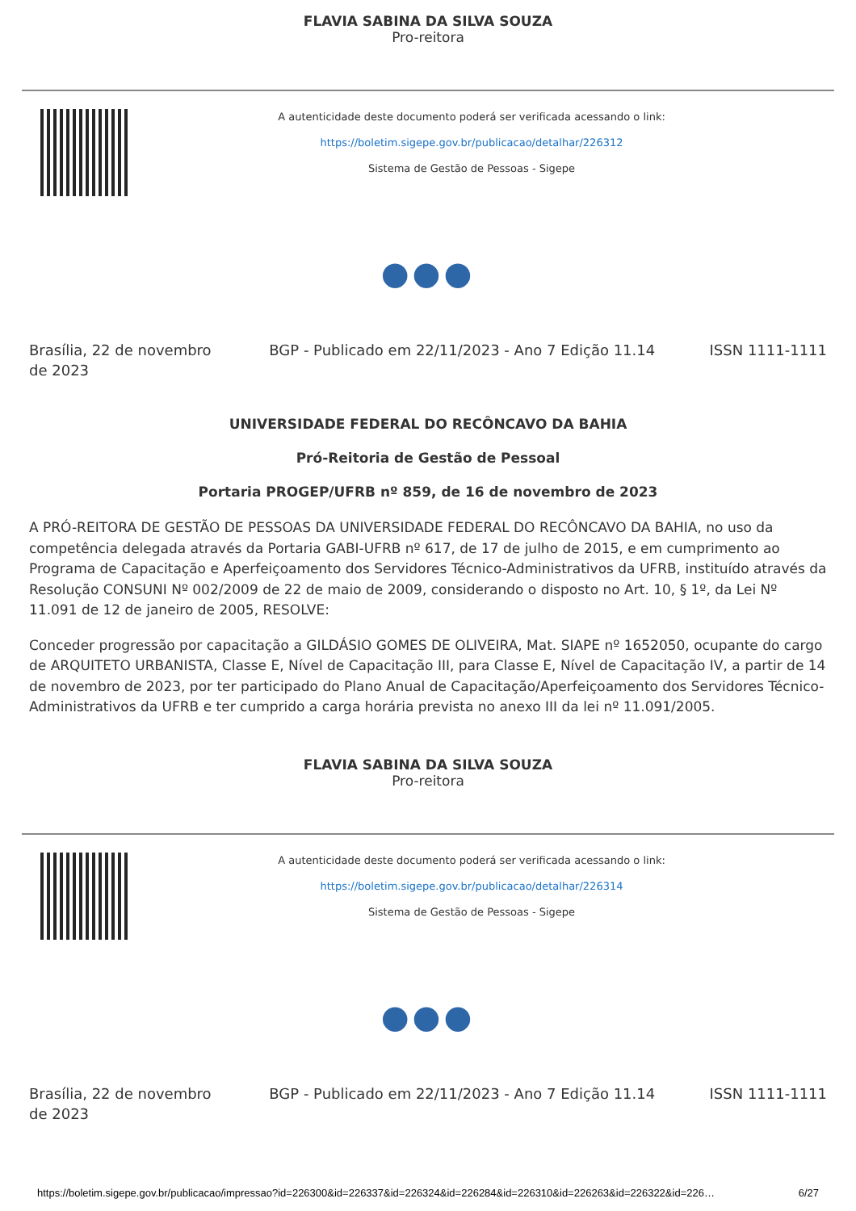FLAVIA SABINA DA SILVA SOUZA
Pro-reitora
A autenticidade deste documento poderá ser verificada acessando o link:
https://boletim.sigepe.gov.br/publicacao/detalhar/226312
Sistema de Gestão de Pessoas - Sigepe
●●●
Brasília, 22 de novembro de 2023
BGP - Publicado em 22/11/2023 - Ano 7 Edição 11.14
ISSN 1111-1111
UNIVERSIDADE FEDERAL DO RECÔNCAVO DA BAHIA
Pró-Reitoria de Gestão de Pessoal
Portaria PROGEP/UFRB nº 859, de 16 de novembro de 2023
A PRÓ-REITORA DE GESTÃO DE PESSOAS DA UNIVERSIDADE FEDERAL DO RECÔNCAVO DA BAHIA, no uso da competência delegada através da Portaria GABI-UFRB nº 617, de 17 de julho de 2015, e em cumprimento ao Programa de Capacitação e Aperfeiçoamento dos Servidores Técnico-Administrativos da UFRB, instituído através da Resolução CONSUNI Nº 002/2009 de 22 de maio de 2009, considerando o disposto no Art. 10, § 1º, da Lei Nº 11.091 de 12 de janeiro de 2005, RESOLVE:
Conceder progressão por capacitação a GILDÁSIO GOMES DE OLIVEIRA, Mat. SIAPE nº 1652050, ocupante do cargo de ARQUITETO URBANISTA, Classe E, Nível de Capacitação III, para Classe E, Nível de Capacitação IV, a partir de 14 de novembro de 2023, por ter participado do Plano Anual de Capacitação/Aperfeiçoamento dos Servidores Técnico-Administrativos da UFRB e ter cumprido a carga horária prevista no anexo III da lei nº 11.091/2005.
FLAVIA SABINA DA SILVA SOUZA
Pro-reitora
A autenticidade deste documento poderá ser verificada acessando o link:
https://boletim.sigepe.gov.br/publicacao/detalhar/226314
Sistema de Gestão de Pessoas - Sigepe
●●●
Brasília, 22 de novembro de 2023
BGP - Publicado em 22/11/2023 - Ano 7 Edição 11.14
ISSN 1111-1111
https://boletim.sigepe.gov.br/publicacao/impressao?id=226300&id=226337&id=226324&id=226284&id=226310&id=226263&id=226322&id=226… 6/27